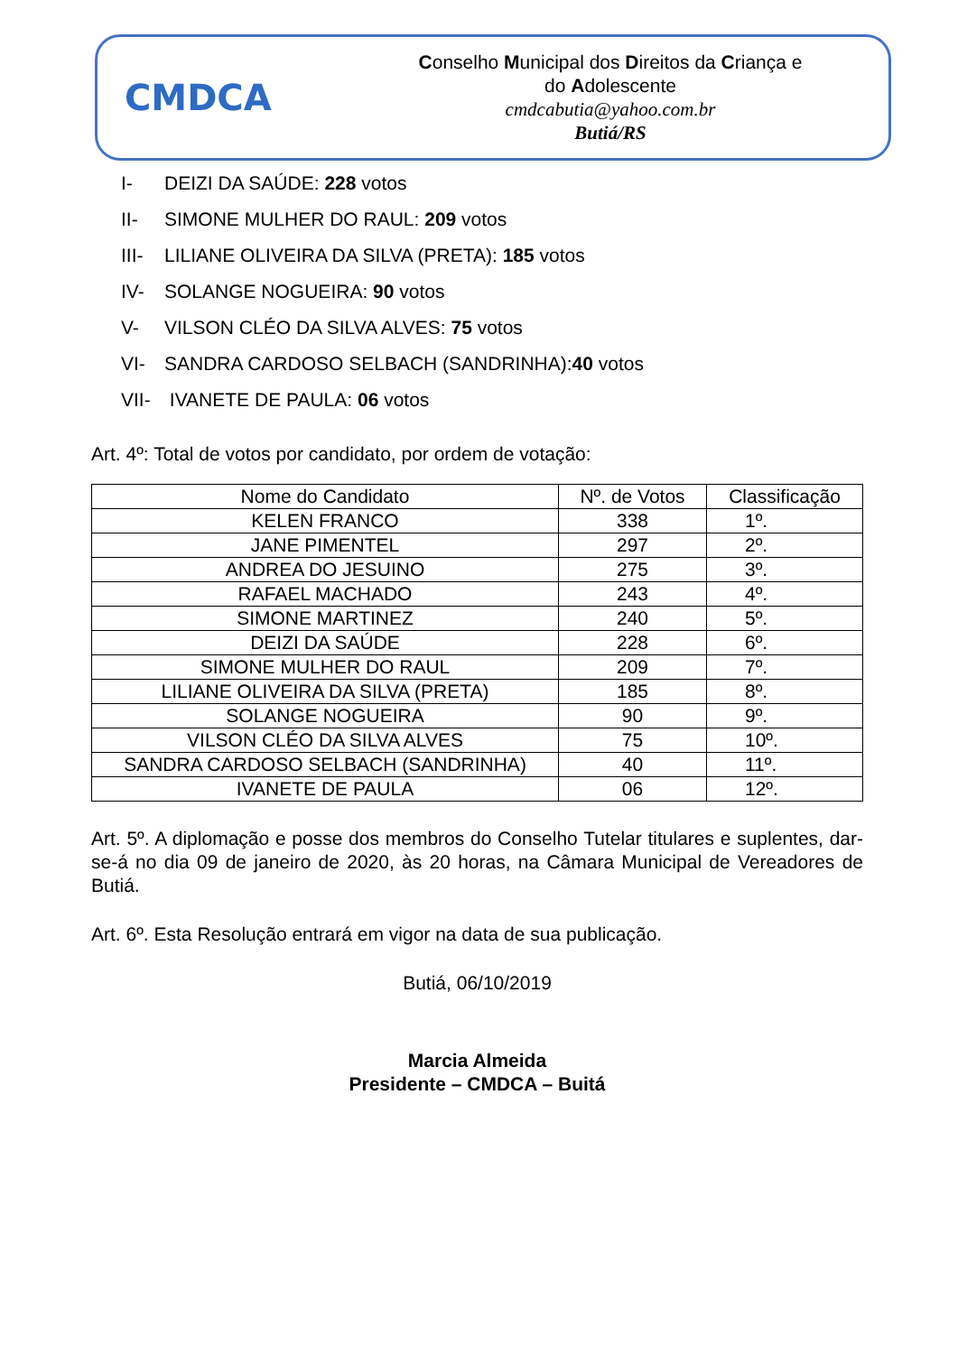CMDCA
Conselho Municipal dos Direitos da Criança e
do Adolescente
cmdcabutia@yahoo.com.br
Butiá/RS
I- DEIZI DA SAÚDE: 228 votos
II- SIMONE MULHER DO RAUL: 209 votos
III- LILIANE OLIVEIRA DA SILVA (PRETA): 185 votos
IV- SOLANGE NOGUEIRA: 90 votos
V- VILSON CLÉO DA SILVA ALVES: 75 votos
VI- SANDRA CARDOSO SELBACH (SANDRINHA):40 votos
VII- IVANETE DE PAULA: 06 votos
Art. 4º: Total de votos por candidato, por ordem de votação:
| Nome do Candidato | Nº. de Votos | Classificação |
| KELEN FRANCO | 338 | 1º. |
| JANE PIMENTEL | 297 | 2º. |
| ANDREA DO JESUINO | 275 | 3º. |
| RAFAEL MACHADO | 243 | 4º. |
| SIMONE MARTINEZ | 240 | 5º. |
| DEIZI DA SAÚDE | 228 | 6º. |
| SIMONE MULHER DO RAUL | 209 | 7º. |
| LILIANE OLIVEIRA DA SILVA (PRETA) | 185 | 8º. |
| SOLANGE NOGUEIRA | 90 | 9º. |
| VILSON CLÉO DA SILVA ALVES | 75 | 10º. |
| SANDRA CARDOSO SELBACH (SANDRINHA) | 40 | 11º. |
| IVANETE DE PAULA | 06 | 12º. |
Art. 5º. A diplomação e posse dos membros do Conselho Tutelar titulares e suplentes, dar-se-á no dia 09 de janeiro de 2020, às 20 horas, na Câmara Municipal de Vereadores de Butiá.
Art. 6º. Esta Resolução entrará em vigor na data de sua publicação.
Butiá, 06/10/2019
Marcia Almeida
Presidente – CMDCA – Buitá